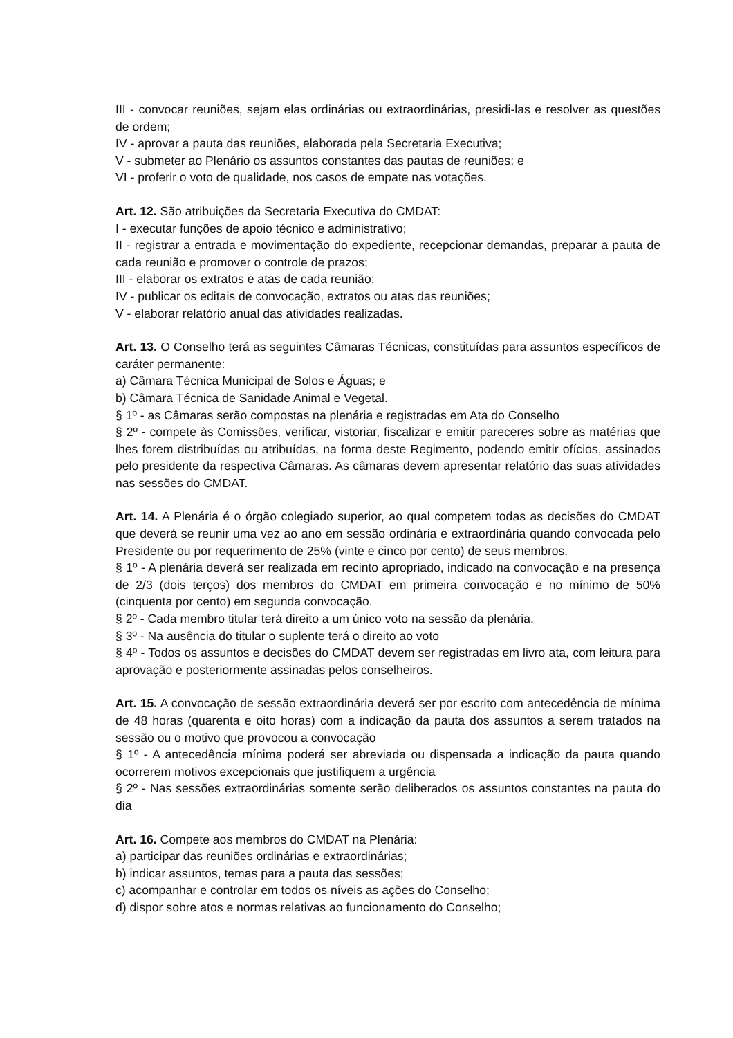III - convocar reuniões, sejam elas ordinárias ou extraordinárias, presidi-las e resolver as questões de ordem;
IV - aprovar a pauta das reuniões, elaborada pela Secretaria Executiva;
V - submeter ao Plenário os assuntos constantes das pautas de reuniões; e
VI - proferir o voto de qualidade, nos casos de empate nas votações.
Art. 12. São atribuições da Secretaria Executiva do CMDAT:
I - executar funções de apoio técnico e administrativo;
II - registrar a entrada e movimentação do expediente, recepcionar demandas, preparar a pauta de cada reunião e promover o controle de prazos;
III - elaborar os extratos e atas de cada reunião;
IV - publicar os editais de convocação, extratos ou atas das reuniões;
V - elaborar relatório anual das atividades realizadas.
Art. 13. O Conselho terá as seguintes Câmaras Técnicas, constituídas para assuntos específicos de caráter permanente:
a) Câmara Técnica Municipal de Solos e Águas; e
b) Câmara Técnica de Sanidade Animal e Vegetal.
§ 1º - as Câmaras serão compostas na plenária e registradas em Ata do Conselho
§ 2º - compete às Comissões, verificar, vistoriar, fiscalizar e emitir pareceres sobre as matérias que lhes forem distribuídas ou atribuídas, na forma deste Regimento, podendo emitir ofícios, assinados pelo presidente da respectiva Câmaras. As câmaras devem apresentar relatório das suas atividades nas sessões do CMDAT.
Art. 14. A Plenária é o órgão colegiado superior, ao qual competem todas as decisões do CMDAT que deverá se reunir uma vez ao ano em sessão ordinária e extraordinária quando convocada pelo Presidente ou por requerimento de 25% (vinte e cinco por cento) de seus membros.
§ 1º - A plenária deverá ser realizada em recinto apropriado, indicado na convocação e na presença de 2/3 (dois terços) dos membros do CMDAT em primeira convocação e no mínimo de 50% (cinquenta por cento) em segunda convocação.
§ 2º - Cada membro titular terá direito a um único voto na sessão da plenária.
§ 3º - Na ausência do titular o suplente terá o direito ao voto
§ 4º - Todos os assuntos e decisões do CMDAT devem ser registradas em livro ata, com leitura para aprovação e posteriormente assinadas pelos conselheiros.
Art. 15. A convocação de sessão extraordinária deverá ser por escrito com antecedência de mínima de 48 horas (quarenta e oito horas) com a indicação da pauta dos assuntos a serem tratados na sessão ou o motivo que provocou a convocação
§ 1º - A antecedência mínima poderá ser abreviada ou dispensada a indicação da pauta quando ocorrerem motivos excepcionais que justifiquem a urgência
§ 2º - Nas sessões extraordinárias somente serão deliberados os assuntos constantes na pauta do dia
Art. 16. Compete aos membros do CMDAT na Plenária:
a) participar das reuniões ordinárias e extraordinárias;
b) indicar assuntos, temas para a pauta das sessões;
c) acompanhar e controlar em todos os níveis as ações do Conselho;
d) dispor sobre atos e normas relativas ao funcionamento do Conselho;